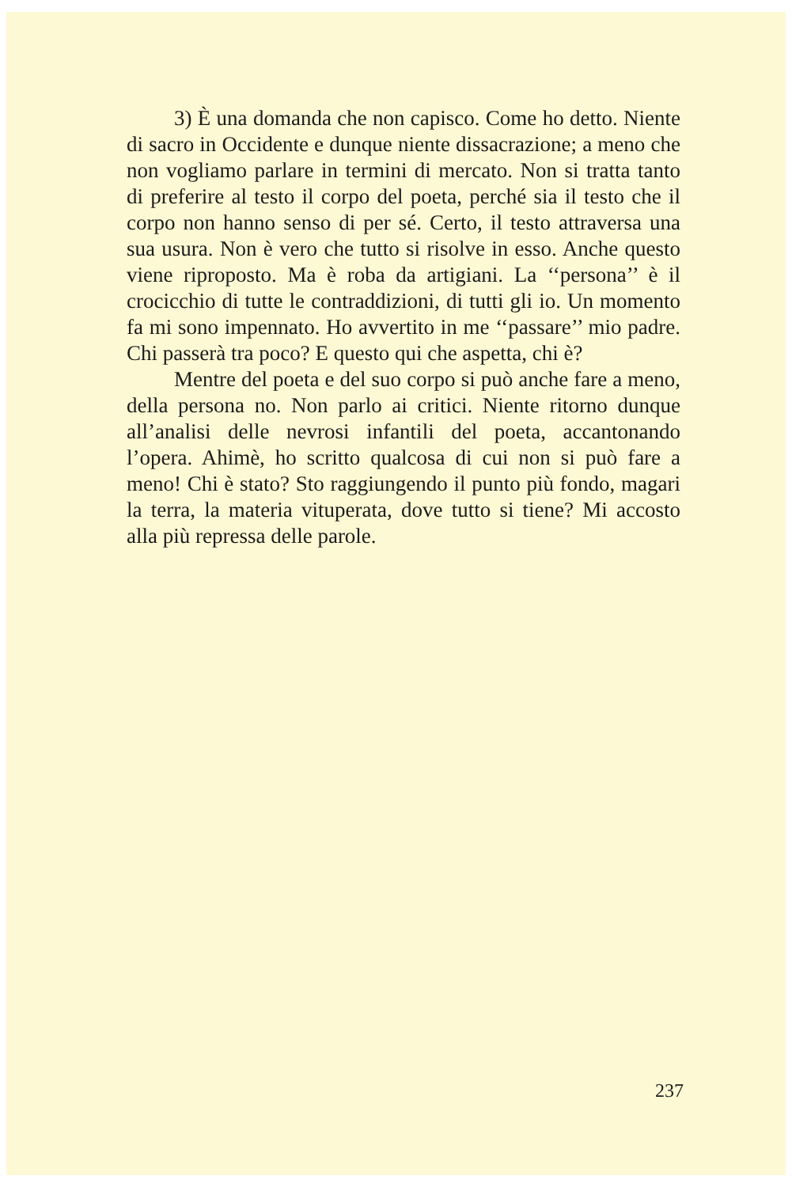3) È una domanda che non capisco. Come ho detto. Niente di sacro in Occidente e dunque niente dissacrazione; a meno che non vogliamo parlare in termini di mercato. Non si tratta tanto di preferire al testo il corpo del poeta, perché sia il testo che il corpo non hanno senso di per sé. Certo, il testo attraversa una sua usura. Non è vero che tutto si risolve in esso. Anche questo viene riproposto. Ma è roba da artigiani. La ‘‘persona’’ è il crocicchio di tutte le contraddizioni, di tutti gli io. Un momento fa mi sono impennato. Ho avvertito in me ‘‘passare’’ mio padre. Chi passerà tra poco? E questo qui che aspetta, chi è?
Mentre del poeta e del suo corpo si può anche fare a meno, della persona no. Non parlo ai critici. Niente ritorno dunque all’analisi delle nevrosi infantili del poeta, accantonando l’opera. Ahimè, ho scritto qualcosa di cui non si può fare a meno! Chi è stato? Sto raggiungendo il punto più fondo, magari la terra, la materia vituperata, dove tutto si tiene? Mi accosto alla più repressa delle parole.
237